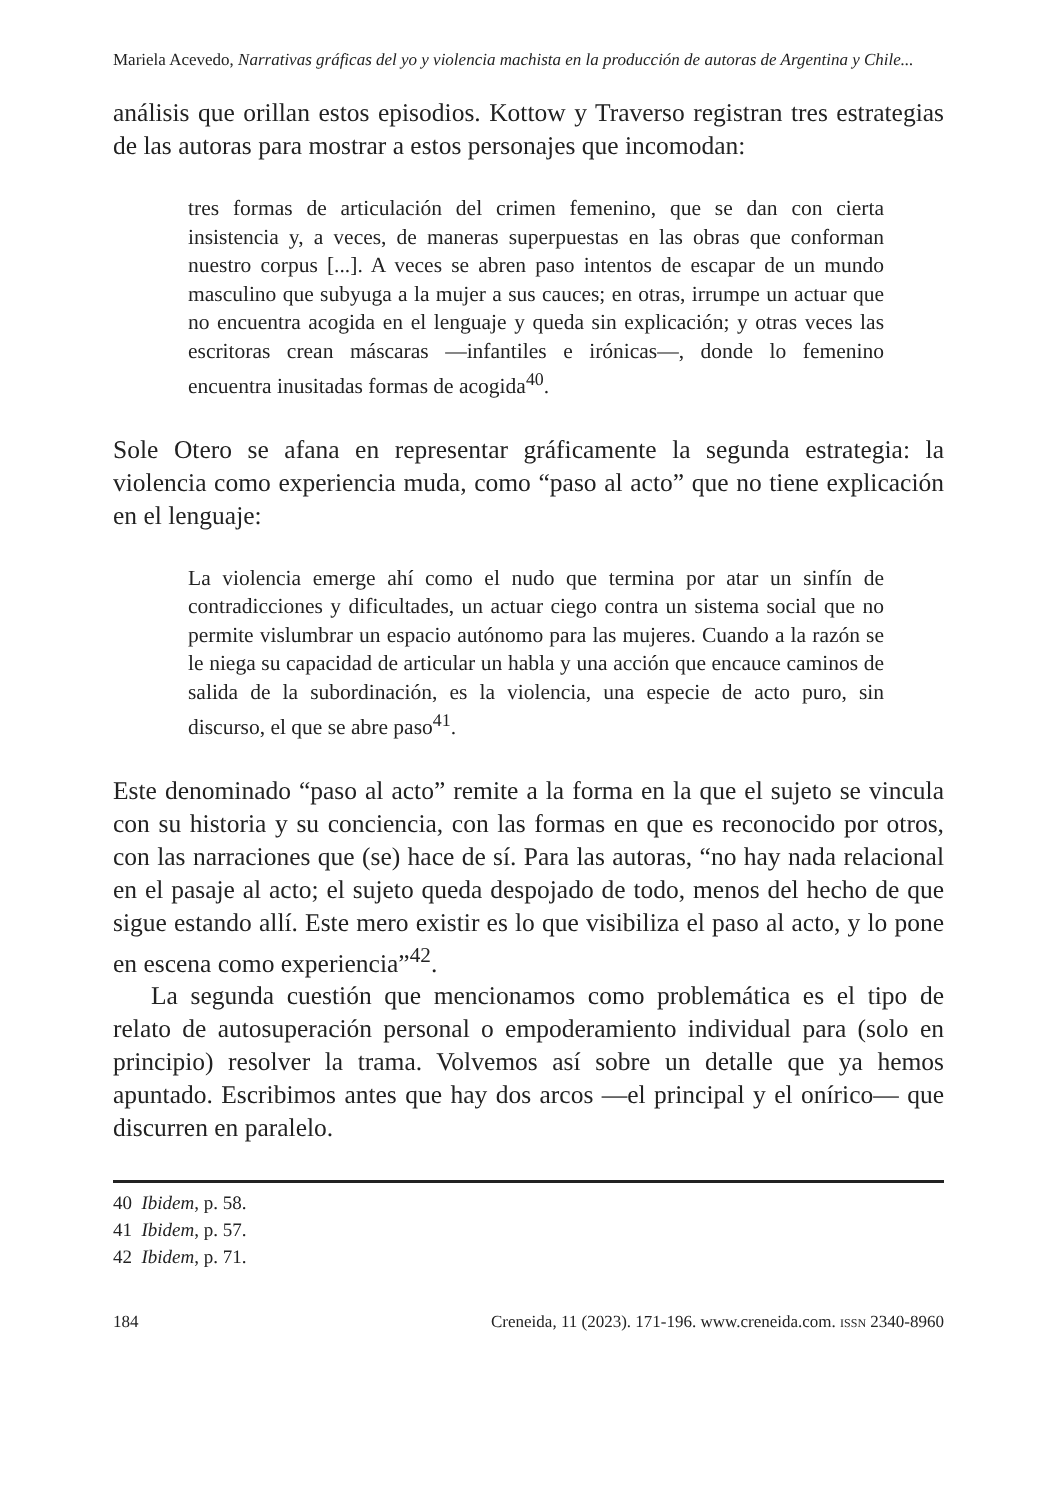Mariela Acevedo, Narrativas gráficas del yo y violencia machista en la producción de autoras de Argentina y Chile...
análisis que orillan estos episodios. Kottow y Traverso registran tres estrategias de las autoras para mostrar a estos personajes que incomodan:
tres formas de articulación del crimen femenino, que se dan con cierta insistencia y, a veces, de maneras superpuestas en las obras que conforman nuestro corpus [...]. A veces se abren paso intentos de escapar de un mundo masculino que subyuga a la mujer a sus cauces; en otras, irrumpe un actuar que no encuentra acogida en el lenguaje y queda sin explicación; y otras veces las escritoras crean máscaras —infantiles e irónicas—, donde lo femenino encuentra inusitadas formas de acogida<sup>40</sup>.
Sole Otero se afana en representar gráficamente la segunda estrategia: la violencia como experiencia muda, como “paso al acto” que no tiene explicación en el lenguaje:
La violencia emerge ahí como el nudo que termina por atar un sinfín de contradicciones y dificultades, un actuar ciego contra un sistema social que no permite vislumbrar un espacio autónomo para las mujeres. Cuando a la razón se le niega su capacidad de articular un habla y una acción que encauce caminos de salida de la subordinación, es la violencia, una especie de acto puro, sin discurso, el que se abre paso<sup>41</sup>.
Este denominado “paso al acto” remite a la forma en la que el sujeto se vincula con su historia y su conciencia, con las formas en que es reconocido por otros, con las narraciones que (se) hace de sí. Para las autoras, “no hay nada relacional en el pasaje al acto; el sujeto queda despojado de todo, menos del hecho de que sigue estando allí. Este mero existir es lo que visibiliza el paso al acto, y lo pone en escena como experiencia”<sup>42</sup>.
La segunda cuestión que mencionamos como problemática es el tipo de relato de autosuperación personal o empoderamiento individual para (solo en principio) resolver la trama. Volvemos así sobre un detalle que ya hemos apuntado. Escribimos antes que hay dos arcos —el principal y el onírico— que discurren en paralelo.
40 Ibidem, p. 58.
41 Ibidem, p. 57.
42 Ibidem, p. 71.
184 Creneida, 11 (2023). 171-196. www.creneida.com. ISSN 2340-8960